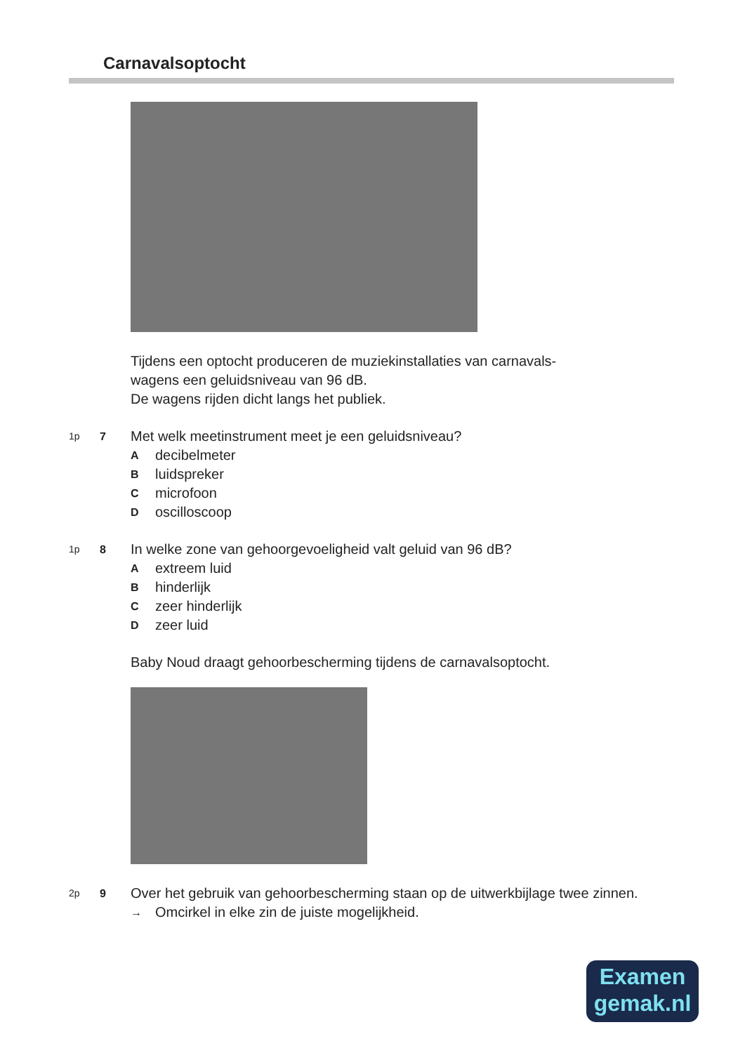Carnavalsoptocht
Tijdens een optocht produceren de muziekinstallaties van carnavals-
wagens een geluidsniveau van 96 dB.
De wagens rijden dicht langs het publiek.
1p 7
Met welk meetinstrument meet je een geluidsniveau?
Adecibelmeter
Bluidspreker
Cmicrofoon
Doscilloscoop
1p 8
In welke zone van gehoorgevoeligheid valt geluid van 96 dB?
Aextreem luid
Bhinderlijk
Czeer hinderlijk
Dzeer luid
Baby Noud draagt gehoorbescherming tijdens de carnavalsoptocht.
2p 9
Over het gebruik van gehoorbescherming staan op de uitwerkbijlage twee zinnen.
→ Omcirkel in elke zin de juiste mogelijkheid.
Examen
gemak.nl